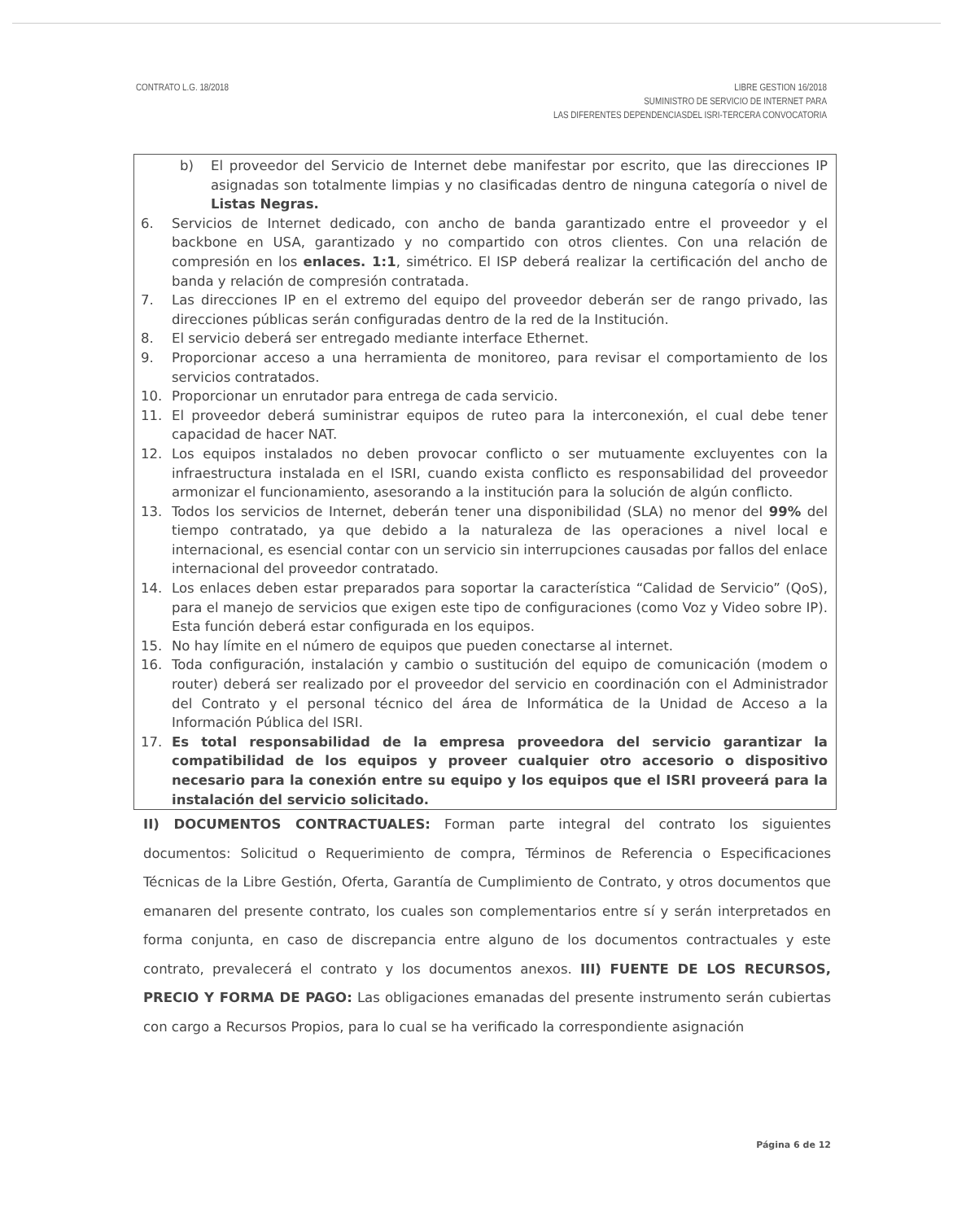CONTRATO L.G. 18/2018 LIBRE GESTION 16/2018
SUMINISTRO DE SERVICIO DE INTERNET PARA
LAS DIFERENTES DEPENDENCIASDEL ISRI-TERCERA CONVOCATORIA
b) El proveedor del Servicio de Internet debe manifestar por escrito, que las direcciones IP asignadas son totalmente limpias y no clasificadas dentro de ninguna categoría o nivel de Listas Negras.
6. Servicios de Internet dedicado, con ancho de banda garantizado entre el proveedor y el backbone en USA, garantizado y no compartido con otros clientes. Con una relación de compresión en los enlaces. 1:1, simétrico. El ISP deberá realizar la certificación del ancho de banda y relación de compresión contratada.
7. Las direcciones IP en el extremo del equipo del proveedor deberán ser de rango privado, las direcciones públicas serán configuradas dentro de la red de la Institución.
8. El servicio deberá ser entregado mediante interface Ethernet.
9. Proporcionar acceso a una herramienta de monitoreo, para revisar el comportamiento de los servicios contratados.
10. Proporcionar un enrutador para entrega de cada servicio.
11. El proveedor deberá suministrar equipos de ruteo para la interconexión, el cual debe tener capacidad de hacer NAT.
12. Los equipos instalados no deben provocar conflicto o ser mutuamente excluyentes con la infraestructura instalada en el ISRI, cuando exista conflicto es responsabilidad del proveedor armonizar el funcionamiento, asesorando a la institución para la solución de algún conflicto.
13. Todos los servicios de Internet, deberán tener una disponibilidad (SLA) no menor del 99% del tiempo contratado, ya que debido a la naturaleza de las operaciones a nivel local e internacional, es esencial contar con un servicio sin interrupciones causadas por fallos del enlace internacional del proveedor contratado.
14. Los enlaces deben estar preparados para soportar la característica “Calidad de Servicio” (QoS), para el manejo de servicios que exigen este tipo de configuraciones (como Voz y Video sobre IP). Esta función deberá estar configurada en los equipos.
15. No hay límite en el número de equipos que pueden conectarse al internet.
16. Toda configuración, instalación y cambio o sustitución del equipo de comunicación (modem o router) deberá ser realizado por el proveedor del servicio en coordinación con el Administrador del Contrato y el personal técnico del área de Informática de la Unidad de Acceso a la Información Pública del ISRI.
17. Es total responsabilidad de la empresa proveedora del servicio garantizar la compatibilidad de los equipos y proveer cualquier otro accesorio o dispositivo necesario para la conexión entre su equipo y los equipos que el ISRI proveerá para la instalación del servicio solicitado.
II) DOCUMENTOS CONTRACTUALES: Forman parte integral del contrato los siguientes documentos: Solicitud o Requerimiento de compra, Términos de Referencia o Especificaciones Técnicas de la Libre Gestión, Oferta, Garantía de Cumplimiento de Contrato, y otros documentos que emanaren del presente contrato, los cuales son complementarios entre sí y serán interpretados en forma conjunta, en caso de discrepancia entre alguno de los documentos contractuales y este contrato, prevalecerá el contrato y los documentos anexos. III) FUENTE DE LOS RECURSOS, PRECIO Y FORMA DE PAGO: Las obligaciones emanadas del presente instrumento serán cubiertas con cargo a Recursos Propios, para lo cual se ha verificado la correspondiente asignación
Página 6 de 12